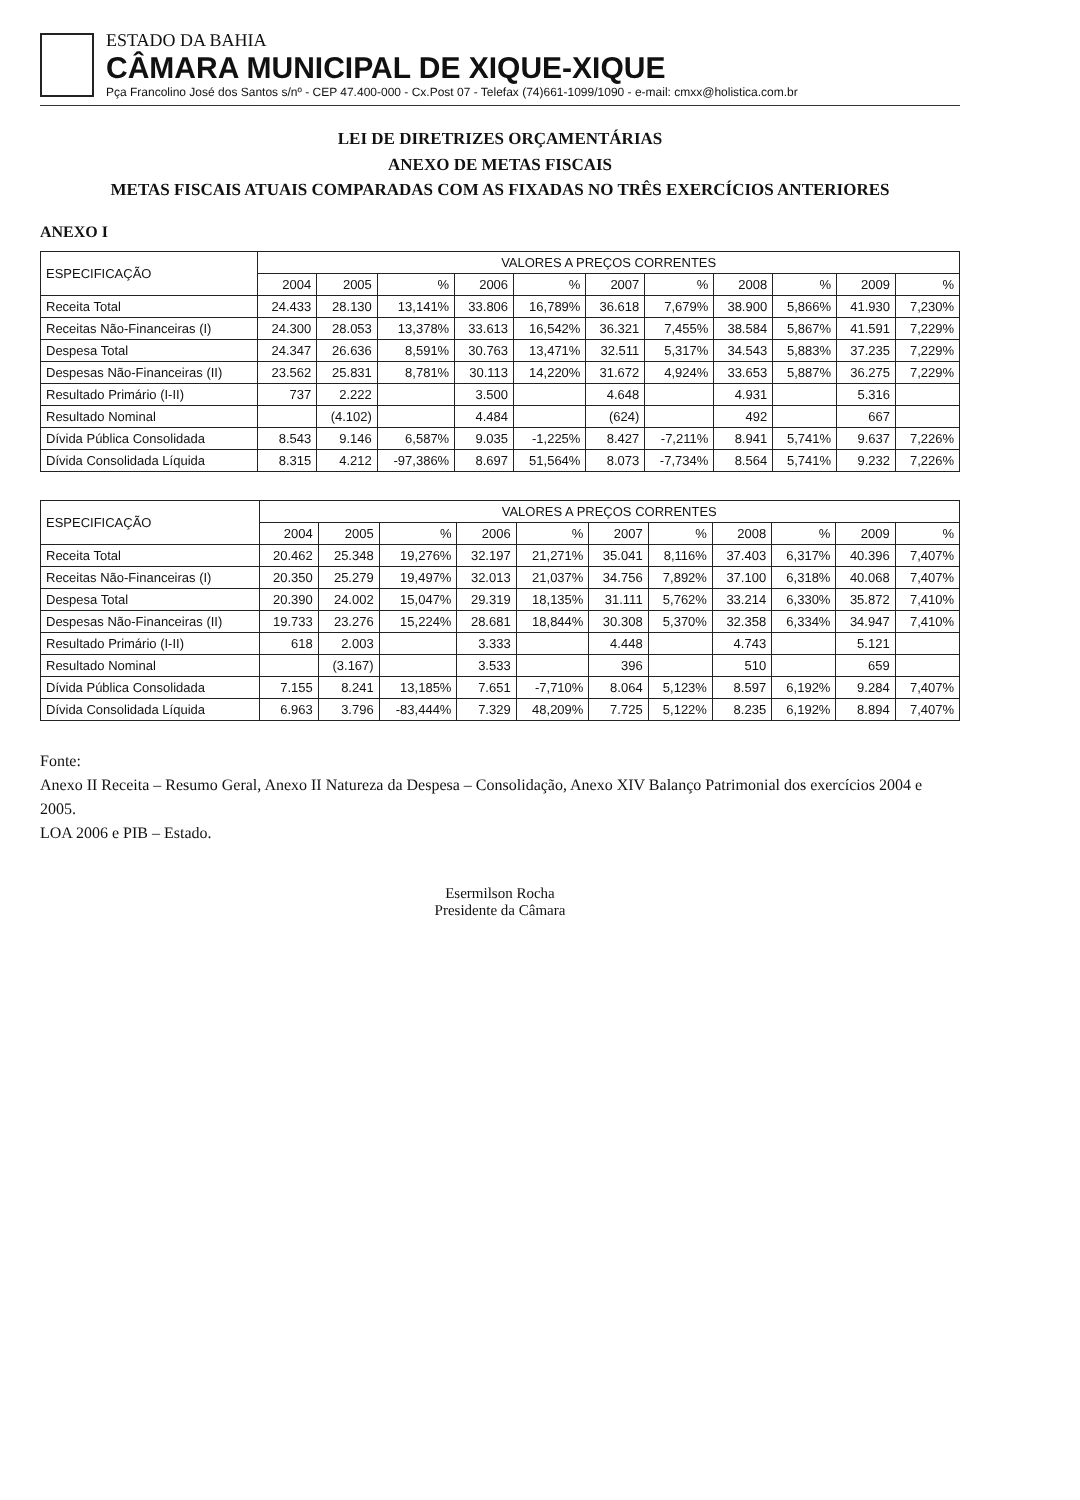ESTADO DA BAHIA
CÂMARA MUNICIPAL DE XIQUE-XIQUE
Pça Francolino José dos Santos s/nº - CEP 47.400-000 - Cx.Post 07 - Telefax (74)661-1099/1090 - e-mail: cmxx@holistica.com.br
LEI DE DIRETRIZES ORÇAMENTÁRIAS
ANEXO DE METAS FISCAIS
METAS FISCAIS ATUAIS COMPARADAS COM AS FIXADAS NO TRÊS EXERCÍCIOS ANTERIORES
ANEXO I
| ESPECIFICAÇÃO | VALORES A PREÇOS CORRENTES | | | | | | | | | | |
| --- | --- | --- | --- | --- | --- | --- | --- | --- | --- | --- | --- |
| | 2004 | 2005 | % | 2006 | % | 2007 | % | 2008 | % | 2009 | % |
| Receita Total | 24.433 | 28.130 | 13,141% | 33.806 | 16,789% | 36.618 | 7,679% | 38.900 | 5,866% | 41.930 | 7,230% |
| Receitas Não-Financeiras (I) | 24.300 | 28.053 | 13,378% | 33.613 | 16,542% | 36.321 | 7,455% | 38.584 | 5,867% | 41.591 | 7,229% |
| Despesa Total | 24.347 | 26.636 | 8,591% | 30.763 | 13,471% | 32.511 | 5,317% | 34.543 | 5,883% | 37.235 | 7,229% |
| Despesas Não-Financeiras (II) | 23.562 | 25.831 | 8,781% | 30.113 | 14,220% | 31.672 | 4,924% | 33.653 | 5,887% | 36.275 | 7,229% |
| Resultado Primário (I-II) | 737 | 2.222 | | 3.500 | | 4.648 | | 4.931 | | 5.316 | |
| Resultado Nominal | | (4.102) | | 4.484 | | (624) | | 492 | | 667 | |
| Dívida Pública Consolidada | 8.543 | 9.146 | 6,587% | 9.035 | -1,225% | 8.427 | -7,211% | 8.941 | 5,741% | 9.637 | 7,226% |
| Dívida Consolidada Líquida | 8.315 | 4.212 | -97,386% | 8.697 | 51,564% | 8.073 | -7,734% | 8.564 | 5,741% | 9.232 | 7,226% |
| ESPECIFICAÇÃO | VALORES A PREÇOS CORRENTES | | | | | | | | | | |
| --- | --- | --- | --- | --- | --- | --- | --- | --- | --- | --- | --- |
| | 2004 | 2005 | % | 2006 | % | 2007 | % | 2008 | % | 2009 | % |
| Receita Total | 20.462 | 25.348 | 19,276% | 32.197 | 21,271% | 35.041 | 8,116% | 37.403 | 6,317% | 40.396 | 7,407% |
| Receitas Não-Financeiras (I) | 20.350 | 25.279 | 19,497% | 32.013 | 21,037% | 34.756 | 7,892% | 37.100 | 6,318% | 40.068 | 7,407% |
| Despesa Total | 20.390 | 24.002 | 15,047% | 29.319 | 18,135% | 31.111 | 5,762% | 33.214 | 6,330% | 35.872 | 7,410% |
| Despesas Não-Financeiras (II) | 19.733 | 23.276 | 15,224% | 28.681 | 18,844% | 30.308 | 5,370% | 32.358 | 6,334% | 34.947 | 7,410% |
| Resultado Primário (I-II) | 618 | 2.003 | | 3.333 | | 4.448 | | 4.743 | | 5.121 | |
| Resultado Nominal | | (3.167) | | 3.533 | | 396 | | 510 | | 659 | |
| Dívida Pública Consolidada | 7.155 | 8.241 | 13,185% | 7.651 | -7,710% | 8.064 | 5,123% | 8.597 | 6,192% | 9.284 | 7,407% |
| Dívida Consolidada Líquida | 6.963 | 3.796 | -83,444% | 7.329 | 48,209% | 7.725 | 5,122% | 8.235 | 6,192% | 8.894 | 7,407% |
Fonte:
Anexo II Receita – Resumo Geral, Anexo II Natureza da Despesa – Consolidação, Anexo XIV Balanço Patrimonial dos exercícios 2004 e 2005.
LOA 2006 e PIB – Estado.
Esermilson Rocha
Presidente da Câmara